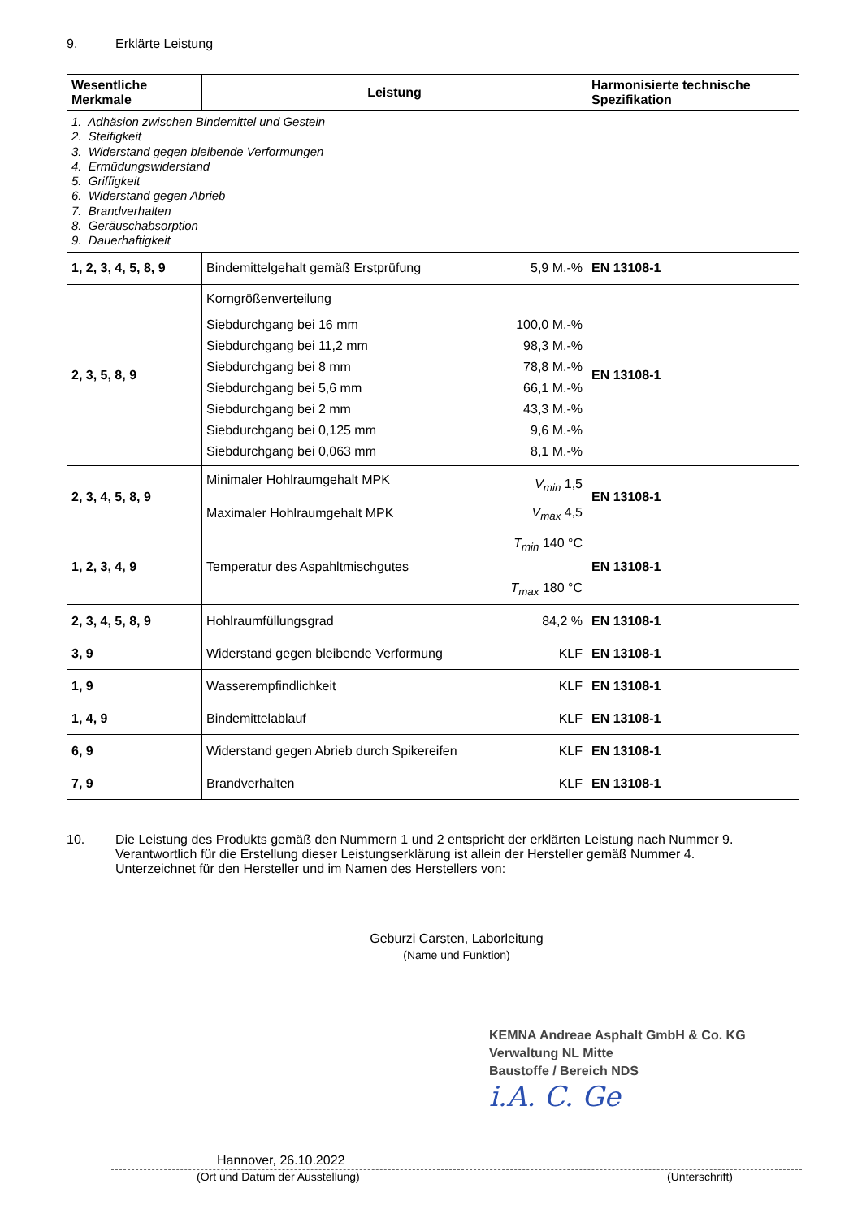9. Erklärte Leistung
| Wesentliche Merkmale | Leistung | Harmonisierte technische Spezifikation |
| --- | --- | --- |
| 1. Adhäsion zwischen Bindemittel und Gestein 2. Steifigkeit 3. Widerstand gegen bleibende Verformungen 4. Ermüdungswiderstand 5. Griffigkeit 6. Widerstand gegen Abrieb 7. Brandverhalten 8. Geräuschabsorption 9. Dauerhaftigkeit | | |
| 1, 2, 3, 4, 5, 8, 9 | / Bindemittelgehalt gemäß Erstprüfung / 5,9 M.-% / | EN 13108-1 |
| 2, 3, 5, 8, 9 | / Korngrößenverteilung / / / Siebdurchgang bei 16 mm / 100,0 M.-% / / Siebdurchgang bei 11,2 mm / 98,3 M.-% / / Siebdurchgang bei 8 mm / 78,8 M.-% / / Siebdurchgang bei 5,6 mm / 66,1 M.-% / / Siebdurchgang bei 2 mm / 43,3 M.-% / / Siebdurchgang bei 0,125 mm / 9,6 M.-% / / Siebdurchgang bei 0,063 mm / 8,1 M.-% / | EN 13108-1 |
| 2, 3, 4, 5, 8, 9 | / Minimaler Hohlraumgehalt MPK / V<sub>min</sub> 1,5 / / Maximaler Hohlraumgehalt MPK / V<sub>max</sub> 4,5 / | EN 13108-1 |
| 1, 2, 3, 4, 9 | / / T<sub>min</sub> 140 °C / / Temperatur des Aspahltmischgutes / / / / T<sub>max</sub> 180 °C / | EN 13108-1 |
| 2, 3, 4, 5, 8, 9 | / Hohlraumfüllungsgrad / 84,2 % / | EN 13108-1 |
| 3, 9 | / Widerstand gegen bleibende Verformung / KLF / | EN 13108-1 |
| 1, 9 | / Wasserempfindlichkeit / KLF / | EN 13108-1 |
| 1, 4, 9 | / Bindemittelablauf / KLF / | EN 13108-1 |
| 6, 9 | / Widerstand gegen Abrieb durch Spikereifen / KLF / | EN 13108-1 |
| 7, 9 | / Brandverhalten / KLF / | EN 13108-1 |
10. Die Leistung des Produkts gemäß den Nummern 1 und 2 entspricht der erklärten Leistung nach Nummer 9.
Verantwortlich für die Erstellung dieser Leistungserklärung ist allein der Hersteller gemäß Nummer 4.
Unterzeichnet für den Hersteller und im Namen des Herstellers von:
Geburzi Carsten, Laborleitung
(Name und Funktion)
KEMNA Andreae Asphalt GmbH & Co. KG
Verwaltung NL Mitte
Baustoffe / Bereich NDS
i.A. C. Ge
Hannover, 26.10.2022
(Ort und Datum der Ausstellung) (Unterschrift)